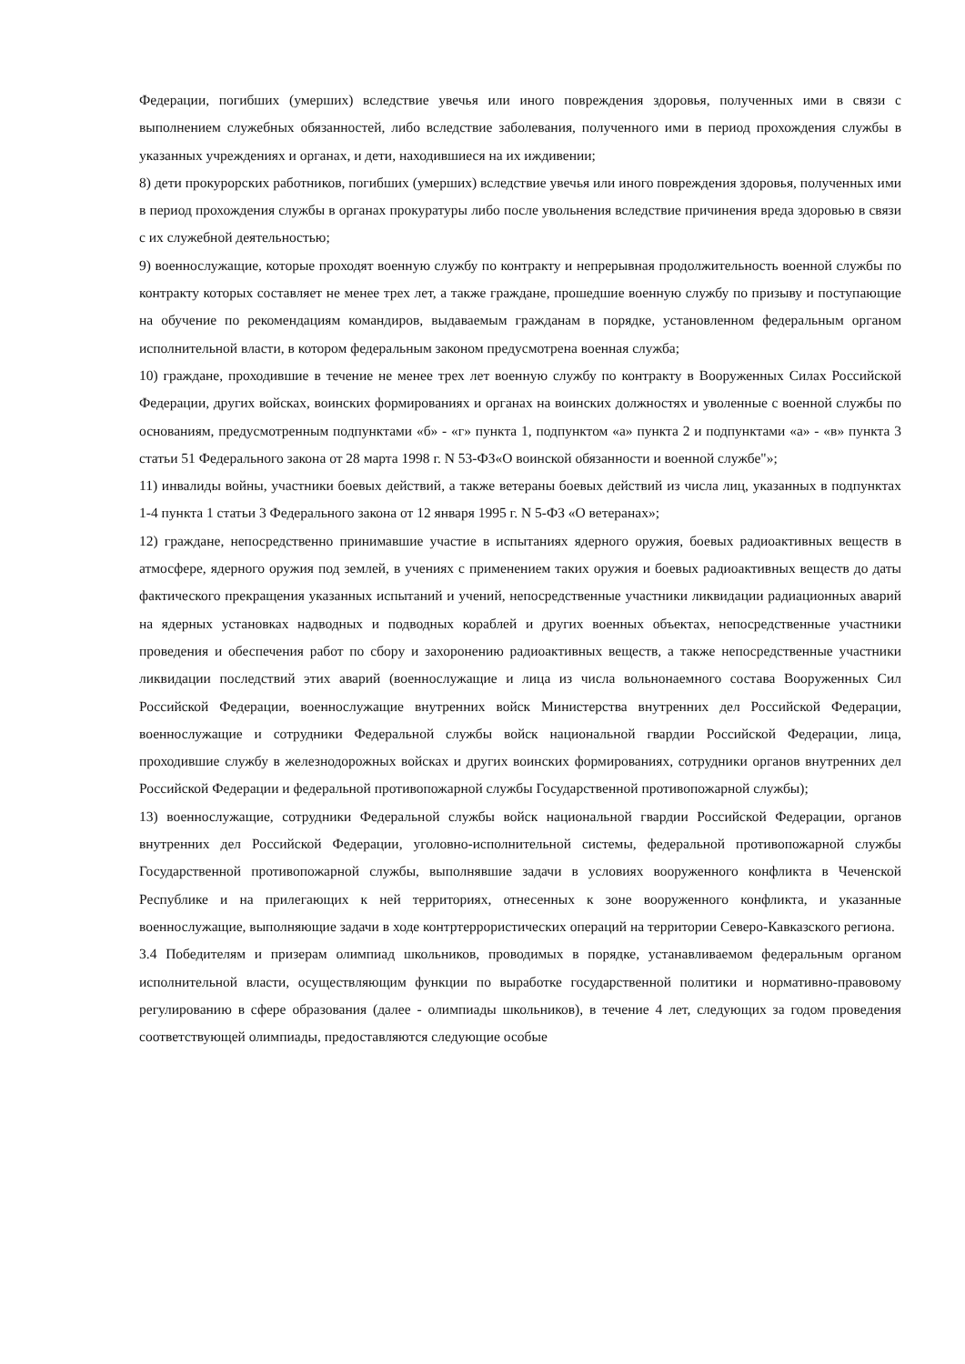Федерации, погибших (умерших) вследствие увечья или иного повреждения здоровья, полученных ими в связи с выполнением служебных обязанностей, либо вследствие заболевания, полученного ими в период прохождения службы в указанных учреждениях и органах, и дети, находившиеся на их иждивении;
8) дети прокурорских работников, погибших (умерших) вследствие увечья или иного повреждения здоровья, полученных ими в период прохождения службы в органах прокуратуры либо после увольнения вследствие причинения вреда здоровью в связи с их служебной деятельностью;
9) военнослужащие, которые проходят военную службу по контракту и непрерывная продолжительность военной службы по контракту которых составляет не менее трех лет, а также граждане, прошедшие военную службу по призыву и поступающие на обучение по рекомендациям командиров, выдаваемым гражданам в порядке, установленном федеральным органом исполнительной власти, в котором федеральным законом предусмотрена военная служба;
10) граждане, проходившие в течение не менее трех лет военную службу по контракту в Вооруженных Силах Российской Федерации, других войсках, воинских формированиях и органах на воинских должностях и уволенные с военной службы по основаниям, предусмотренным подпунктами «б» - «г» пункта 1, подпунктом «а» пункта 2 и подпунктами «а» - «в» пункта 3 статьи 51 Федерального закона от 28 марта 1998 г. N 53-ФЗ«О воинской обязанности и военной службе"»;
11) инвалиды войны, участники боевых действий, а также ветераны боевых действий из числа лиц, указанных в подпунктах 1-4 пункта 1 статьи 3 Федерального закона от 12 января 1995 г. N 5-ФЗ «О ветеранах»;
12) граждане, непосредственно принимавшие участие в испытаниях ядерного оружия, боевых радиоактивных веществ в атмосфере, ядерного оружия под землей, в учениях с применением таких оружия и боевых радиоактивных веществ до даты фактического прекращения указанных испытаний и учений, непосредственные участники ликвидации радиационных аварий на ядерных установках надводных и подводных кораблей и других военных объектах, непосредственные участники проведения и обеспечения работ по сбору и захоронению радиоактивных веществ, а также непосредственные участники ликвидации последствий этих аварий (военнослужащие и лица из числа вольнонаемного состава Вооруженных Сил Российской Федерации, военнослужащие внутренних войск Министерства внутренних дел Российской Федерации, военнослужащие и сотрудники Федеральной службы войск национальной гвардии Российской Федерации, лица, проходившие службу в железнодорожных войсках и других воинских формированиях, сотрудники органов внутренних дел Российской Федерации и федеральной противопожарной службы Государственной противопожарной службы);
13) военнослужащие, сотрудники Федеральной службы войск национальной гвардии Российской Федерации, органов внутренних дел Российской Федерации, уголовно-исполнительной системы, федеральной противопожарной службы Государственной противопожарной службы, выполнявшие задачи в условиях вооруженного конфликта в Чеченской Республике и на прилегающих к ней территориях, отнесенных к зоне вооруженного конфликта, и указанные военнослужащие, выполняющие задачи в ходе контртеррористических операций на территории Северо-Кавказского региона.
3.4 Победителям и призерам олимпиад школьников, проводимых в порядке, устанавливаемом федеральным органом исполнительной власти, осуществляющим функции по выработке государственной политики и нормативно-правовому регулированию в сфере образования (далее - олимпиады школьников), в течение 4 лет, следующих за годом проведения соответствующей олимпиады, предоставляются следующие особые